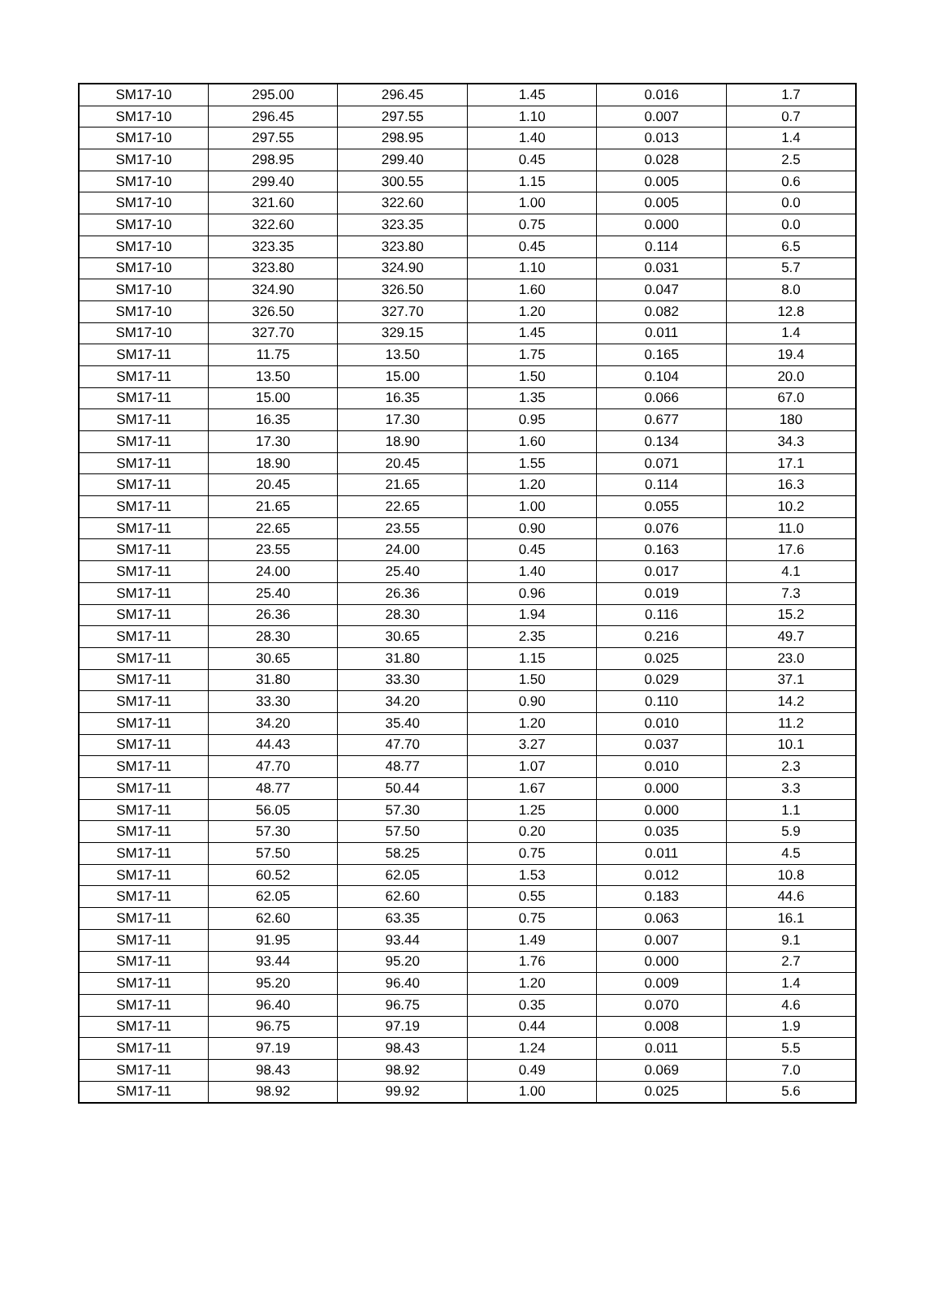| SM17-10 | 295.00 | 296.45 | 1.45 | 0.016 | 1.7 |
| SM17-10 | 296.45 | 297.55 | 1.10 | 0.007 | 0.7 |
| SM17-10 | 297.55 | 298.95 | 1.40 | 0.013 | 1.4 |
| SM17-10 | 298.95 | 299.40 | 0.45 | 0.028 | 2.5 |
| SM17-10 | 299.40 | 300.55 | 1.15 | 0.005 | 0.6 |
| SM17-10 | 321.60 | 322.60 | 1.00 | 0.005 | 0.0 |
| SM17-10 | 322.60 | 323.35 | 0.75 | 0.000 | 0.0 |
| SM17-10 | 323.35 | 323.80 | 0.45 | 0.114 | 6.5 |
| SM17-10 | 323.80 | 324.90 | 1.10 | 0.031 | 5.7 |
| SM17-10 | 324.90 | 326.50 | 1.60 | 0.047 | 8.0 |
| SM17-10 | 326.50 | 327.70 | 1.20 | 0.082 | 12.8 |
| SM17-10 | 327.70 | 329.15 | 1.45 | 0.011 | 1.4 |
| SM17-11 | 11.75 | 13.50 | 1.75 | 0.165 | 19.4 |
| SM17-11 | 13.50 | 15.00 | 1.50 | 0.104 | 20.0 |
| SM17-11 | 15.00 | 16.35 | 1.35 | 0.066 | 67.0 |
| SM17-11 | 16.35 | 17.30 | 0.95 | 0.677 | 180 |
| SM17-11 | 17.30 | 18.90 | 1.60 | 0.134 | 34.3 |
| SM17-11 | 18.90 | 20.45 | 1.55 | 0.071 | 17.1 |
| SM17-11 | 20.45 | 21.65 | 1.20 | 0.114 | 16.3 |
| SM17-11 | 21.65 | 22.65 | 1.00 | 0.055 | 10.2 |
| SM17-11 | 22.65 | 23.55 | 0.90 | 0.076 | 11.0 |
| SM17-11 | 23.55 | 24.00 | 0.45 | 0.163 | 17.6 |
| SM17-11 | 24.00 | 25.40 | 1.40 | 0.017 | 4.1 |
| SM17-11 | 25.40 | 26.36 | 0.96 | 0.019 | 7.3 |
| SM17-11 | 26.36 | 28.30 | 1.94 | 0.116 | 15.2 |
| SM17-11 | 28.30 | 30.65 | 2.35 | 0.216 | 49.7 |
| SM17-11 | 30.65 | 31.80 | 1.15 | 0.025 | 23.0 |
| SM17-11 | 31.80 | 33.30 | 1.50 | 0.029 | 37.1 |
| SM17-11 | 33.30 | 34.20 | 0.90 | 0.110 | 14.2 |
| SM17-11 | 34.20 | 35.40 | 1.20 | 0.010 | 11.2 |
| SM17-11 | 44.43 | 47.70 | 3.27 | 0.037 | 10.1 |
| SM17-11 | 47.70 | 48.77 | 1.07 | 0.010 | 2.3 |
| SM17-11 | 48.77 | 50.44 | 1.67 | 0.000 | 3.3 |
| SM17-11 | 56.05 | 57.30 | 1.25 | 0.000 | 1.1 |
| SM17-11 | 57.30 | 57.50 | 0.20 | 0.035 | 5.9 |
| SM17-11 | 57.50 | 58.25 | 0.75 | 0.011 | 4.5 |
| SM17-11 | 60.52 | 62.05 | 1.53 | 0.012 | 10.8 |
| SM17-11 | 62.05 | 62.60 | 0.55 | 0.183 | 44.6 |
| SM17-11 | 62.60 | 63.35 | 0.75 | 0.063 | 16.1 |
| SM17-11 | 91.95 | 93.44 | 1.49 | 0.007 | 9.1 |
| SM17-11 | 93.44 | 95.20 | 1.76 | 0.000 | 2.7 |
| SM17-11 | 95.20 | 96.40 | 1.20 | 0.009 | 1.4 |
| SM17-11 | 96.40 | 96.75 | 0.35 | 0.070 | 4.6 |
| SM17-11 | 96.75 | 97.19 | 0.44 | 0.008 | 1.9 |
| SM17-11 | 97.19 | 98.43 | 1.24 | 0.011 | 5.5 |
| SM17-11 | 98.43 | 98.92 | 0.49 | 0.069 | 7.0 |
| SM17-11 | 98.92 | 99.92 | 1.00 | 0.025 | 5.6 |